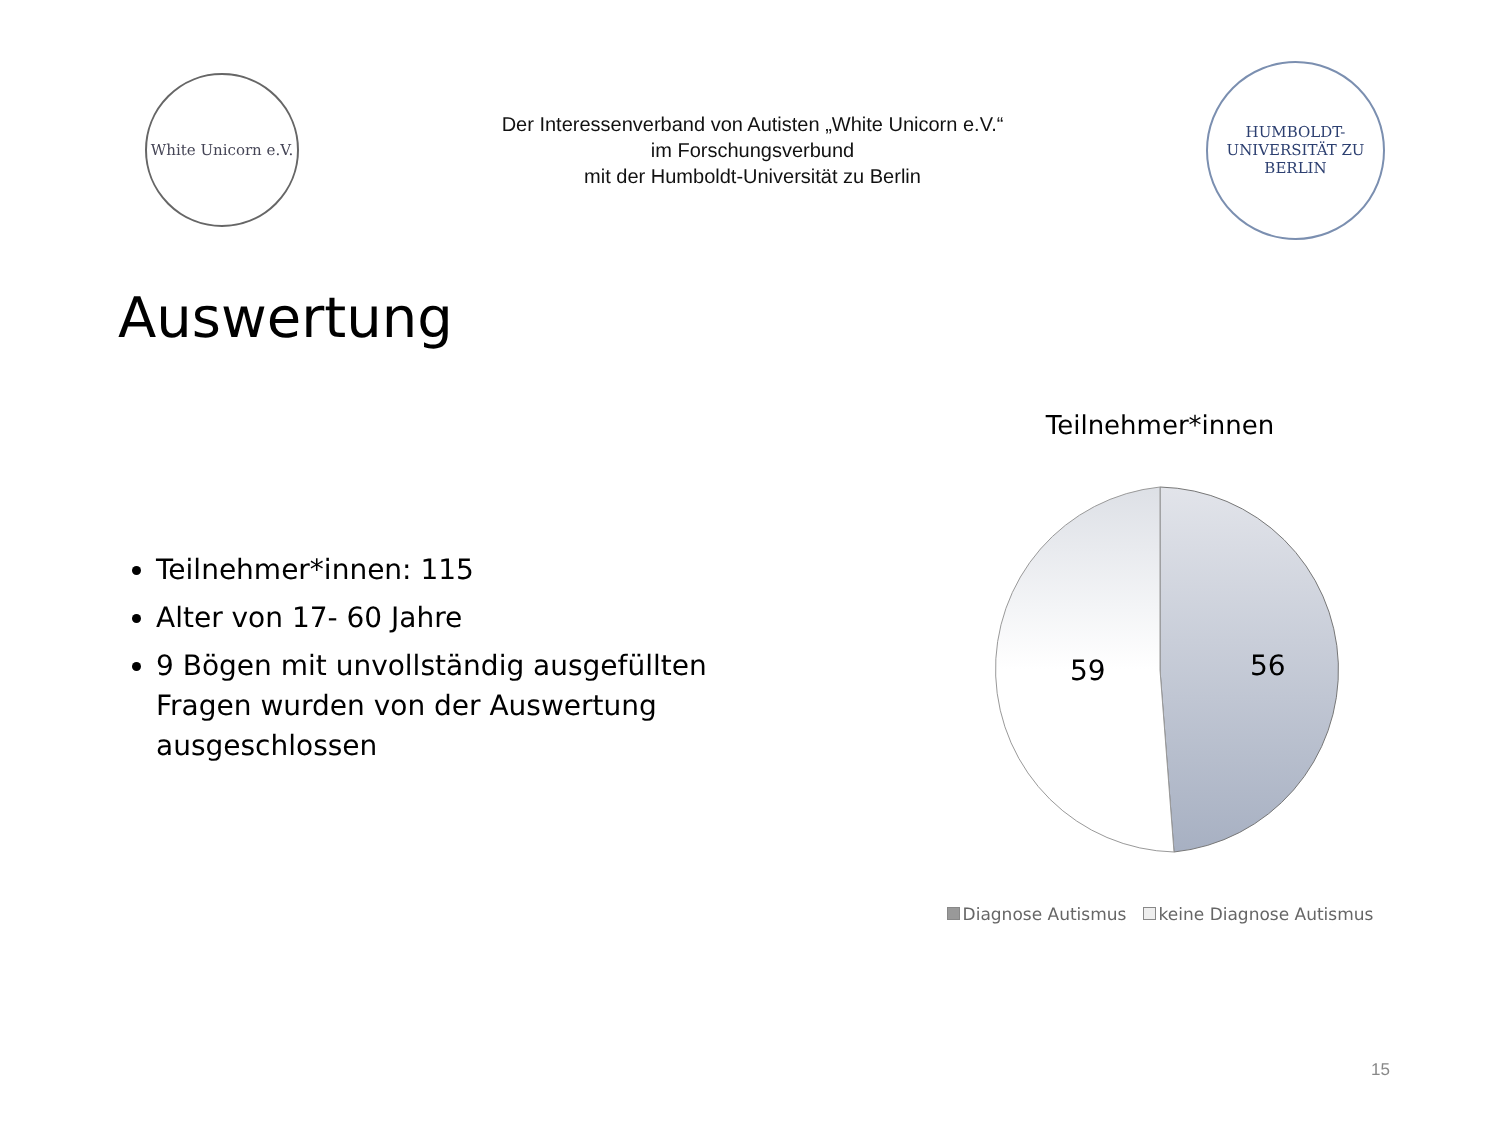White Unicorn e.V.
Der Interessenverband von Autisten „White Unicorn e.V.“
im Forschungsverbund
mit der Humboldt-Universität zu Berlin
HUMBOLDT-UNIVERSITÄT ZU BERLIN
Auswertung
Teilnehmer*innen: 115
Alter von 17- 60 Jahre
9 Bögen mit unvollständig ausgefüllten Fragen wurden von der Auswertung ausgeschlossen
Teilnehmer*innen
59
56
Diagnose Autismus keine Diagnose Autismus
15